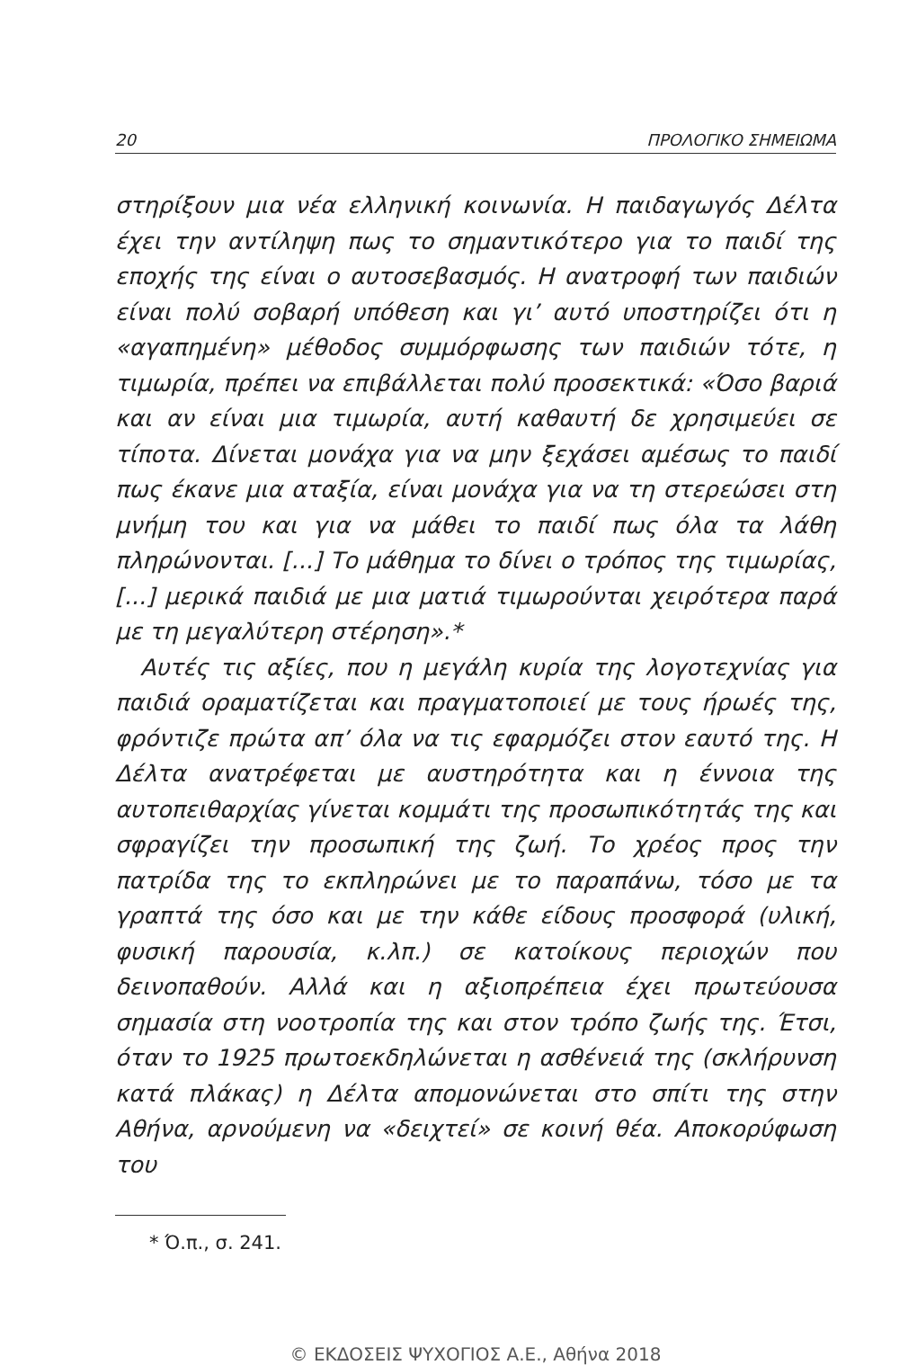20 ΠΡΟΛΟΓΙΚΟ ΣΗΜΕΙΩΜΑ
στηρίξουν μια νέα ελληνική κοινωνία. Η παιδαγωγός Δέλτα έχει την αντίληψη πως το σημαντικότερο για το παιδί της εποχής της είναι ο αυτοσεβασμός. Η ανατροφή των παιδιών είναι πολύ σοβαρή υπόθεση και γι’ αυτό υποστηρίζει ότι η «αγαπημένη» μέθοδος συμμόρφωσης των παιδιών τότε, η τιμωρία, πρέπει να επιβάλλεται πολύ προσεκτικά: «Όσο βαριά και αν είναι μια τιμωρία, αυτή καθαυτή δε χρησιμεύει σε τίποτα. Δίνεται μονάχα για να μην ξεχάσει αμέσως το παιδί πως έκανε μια αταξία, είναι μονάχα για να τη στερεώσει στη μνήμη του και για να μάθει το παιδί πως όλα τα λάθη πληρώνονται. [...] Το μάθημα το δίνει ο τρόπος της τιμωρίας, [...] μερικά παιδιά με μια ματιά τιμωρούνται χειρότερα παρά με τη μεγαλύτερη στέρηση».*
Αυτές τις αξίες, που η μεγάλη κυρία της λογοτεχνίας για παιδιά οραματίζεται και πραγματοποιεί με τους ήρωές της, φρόντιζε πρώτα απ’ όλα να τις εφαρμόζει στον εαυτό της. Η Δέλτα ανατρέφεται με αυστηρότητα και η έννοια της αυτοπειθαρχίας γίνεται κομμάτι της προσωπικότητάς της και σφραγίζει την προσωπική της ζωή. Το χρέος προς την πατρίδα της το εκπληρώνει με το παραπάνω, τόσο με τα γραπτά της όσο και με την κάθε είδους προσφορά (υλική, φυσική παρουσία, κ.λπ.) σε κατοίκους περιοχών που δεινοπαθούν. Αλλά και η αξιοπρέπεια έχει πρωτεύουσα σημασία στη νοοτροπία της και στον τρόπο ζωής της. Έτσι, όταν το 1925 πρωτοεκδηλώνεται η ασθένειά της (σκλήρυνση κατά πλάκας) η Δέλτα απομονώνεται στο σπίτι της στην Αθήνα, αρνούμενη να «δειχτεί» σε κοινή θέα. Αποκορύφωση του
* Ό.π., σ. 241.
© ΕΚΔΟΣΕΙΣ ΨΥΧΟΓΙΟΣ Α.Ε., Αθήνα 2018